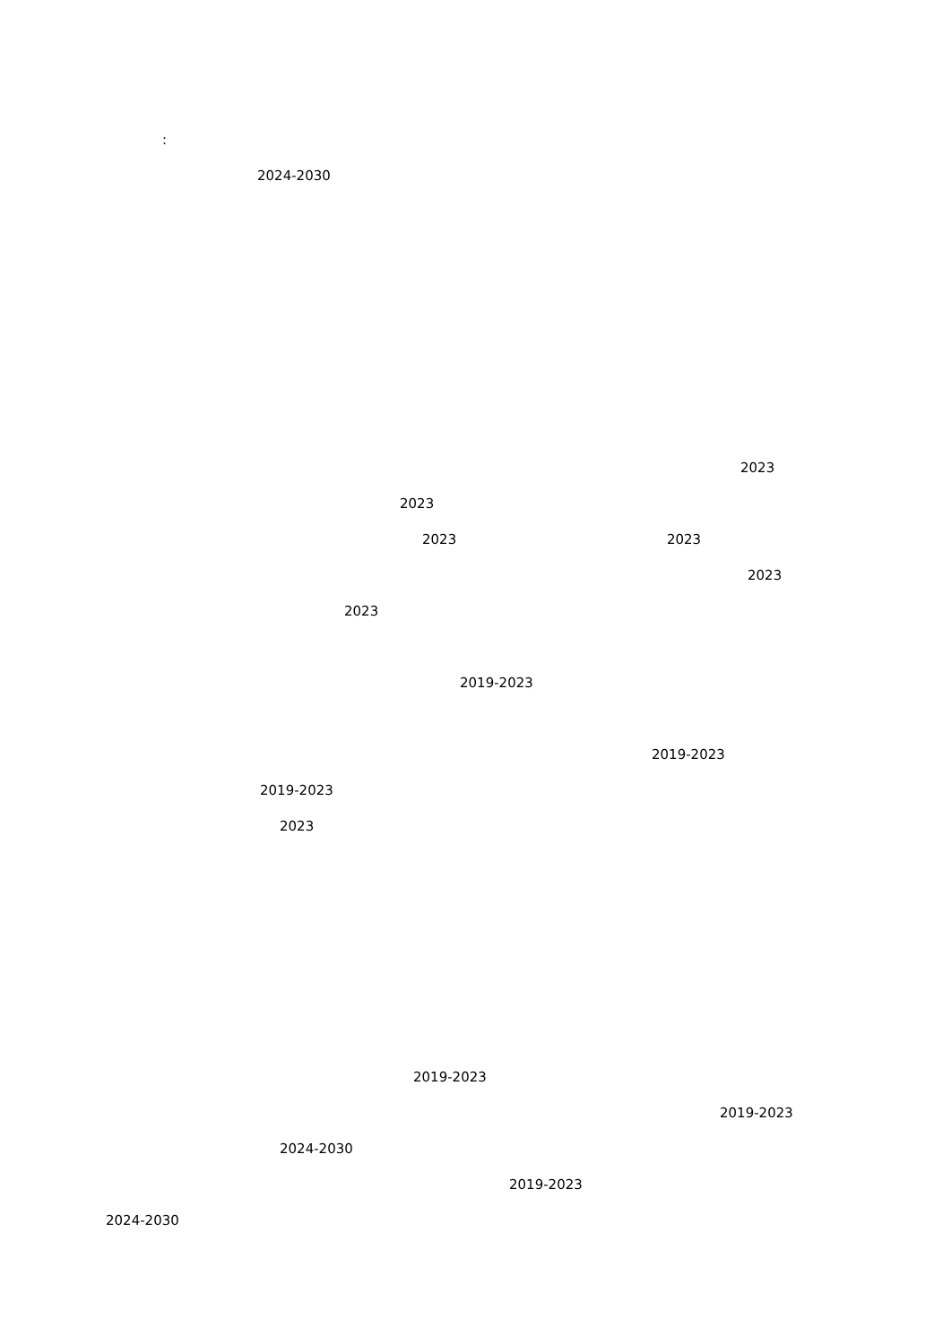:
2024-2030
2023
2023
2023 2023
2023
2023
2019-2023
2019-2023
2019-2023
2023
2019-2023
2019-2023
2024-2030
2019-2023
2024-2030